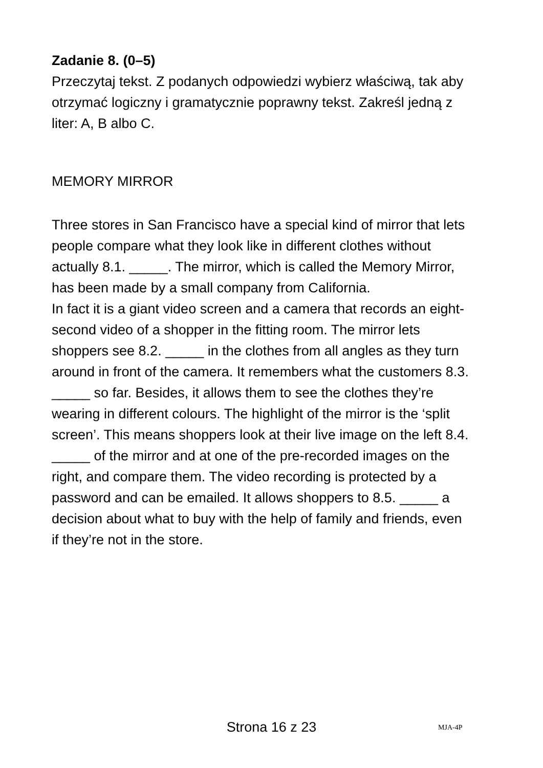Zadanie 8. (0–5)
Przeczytaj tekst. Z podanych odpowiedzi wybierz właściwą, tak aby otrzymać logiczny i gramatycznie poprawny tekst. Zakreśl jedną z liter: A, B albo C.
MEMORY MIRROR
Three stores in San Francisco have a special kind of mirror that lets people compare what they look like in different clothes without actually 8.1. _____. The mirror, which is called the Memory Mirror, has been made by a small company from California.
In fact it is a giant video screen and a camera that records an eight-second video of a shopper in the fitting room. The mirror lets shoppers see 8.2. _____ in the clothes from all angles as they turn around in front of the camera. It remembers what the customers 8.3. _____ so far. Besides, it allows them to see the clothes they’re wearing in different colours. The highlight of the mirror is the ‘split screen’. This means shoppers look at their live image on the left 8.4. _____ of the mirror and at one of the pre-recorded images on the right, and compare them. The video recording is protected by a password and can be emailed. It allows shoppers to 8.5. _____ a decision about what to buy with the help of family and friends, even if they’re not in the store.
Strona 16 z 23
MJA-4P